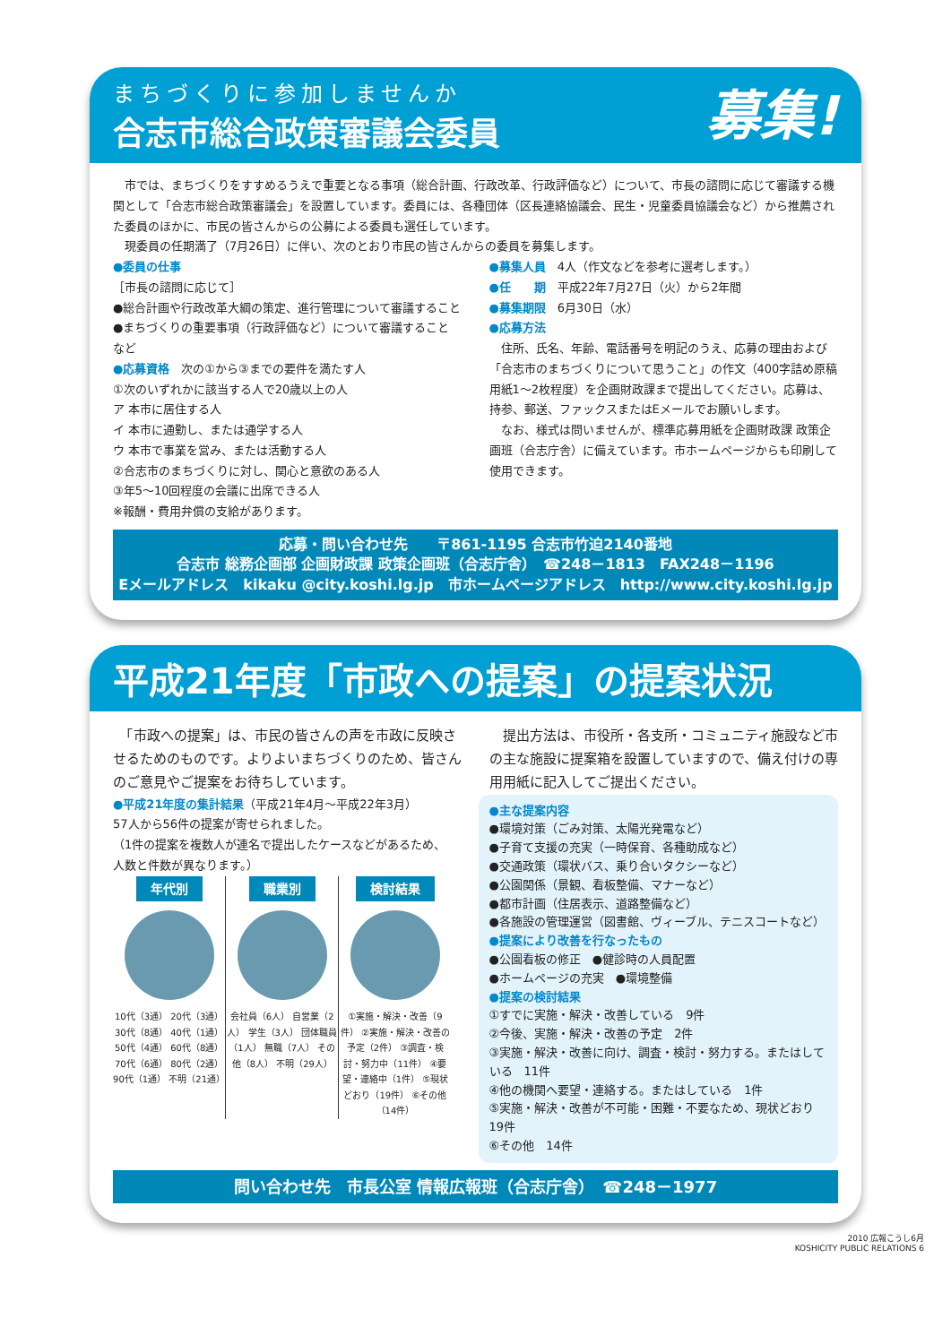まちづくりに参加しませんか
募集!
合志市総合政策審議会委員
　市では、まちづくりをすすめるうえで重要となる事項（総合計画、行政改革、行政評価など）について、市長の諮問に応じて審議する機関として「合志市総合政策審議会」を設置しています。委員には、各種団体（区長連絡協議会、民生・児童委員協議会など）から推薦された委員のほかに、市民の皆さんからの公募による委員も選任しています。
　現委員の任期満了（7月26日）に伴い、次のとおり市民の皆さんからの委員を募集します。
●委員の仕事
［市長の諮問に応じて］
●総合計画や行政改革大綱の策定、進行管理について審議すること
●まちづくりの重要事項（行政評価など）について審議すること　など
●応募資格　次の①から③までの要件を満たす人
①次のいずれかに該当する人で20歳以上の人
ア 本市に居住する人
イ 本市に通勤し、または通学する人
ウ 本市で事業を営み、または活動する人
②合志市のまちづくりに対し、関心と意欲のある人
③年5～10回程度の会議に出席できる人
※報酬・費用弁償の支給があります。
●募集人員　4人（作文などを参考に選考します。）
●任　　期　平成22年7月27日（火）から2年間
●募集期限　6月30日（水）
●応募方法
　住所、氏名、年齢、電話番号を明記のうえ、応募の理由および「合志市のまちづくりについて思うこと」の作文（400字詰め原稿用紙1～2枚程度）を企画財政課まで提出してください。応募は、持参、郵送、ファックスまたはEメールでお願いします。
　なお、様式は問いませんが、標準応募用紙を企画財政課 政策企画班（合志庁舎）に備えています。市ホームページからも印刷して使用できます。
応募・問い合わせ先　　〒861-1195 合志市竹迫2140番地
合志市 総務企画部 企画財政課 政策企画班（合志庁舎）　☎248－1813　FAX248－1196
Eメールアドレス　kikaku @city.koshi.lg.jp　市ホームページアドレス　http://www.city.koshi.lg.jp
平成21年度「市政への提案」の提案状況
　「市政への提案」は、市民の皆さんの声を市政に反映させるためのものです。よりよいまちづくりのため、皆さんのご意見やご提案をお待ちしています。
　提出方法は、市役所・各支所・コミュニティ施設など市の主な施設に提案箱を設置していますので、備え付けの専用用紙に記入してご提出ください。
●平成21年度の集計結果（平成21年4月～平成22年3月）
57人から56件の提案が寄せられました。
（1件の提案を複数人が連名で提出したケースなどがあるため、人数と件数が異なります。）
年代別
10代（3通） 20代（3通） 30代（8通） 40代（1通） 50代（4通） 60代（8通） 70代（6通） 80代（2通） 90代（1通） 不明（21通）
職業別
会社員（6人） 自営業（2人） 学生（3人） 団体職員（1人） 無職（7人） その他（8人） 不明（29人）
検討結果
①実施・解決・改善（9件） ②実施・解決・改善の予定（2件） ③調査・検討・努力中（11件） ④要望・連絡中（1件） ⑤現状どおり（19件） ⑥その他（14件）
●主な提案内容
●環境対策（ごみ対策、太陽光発電など）
●子育て支援の充実（一時保育、各種助成など）
●交通政策（環状バス、乗り合いタクシーなど）
●公園関係（景観、看板整備、マナーなど）
●都市計画（住居表示、道路整備など）
●各施設の管理運営（図書館、ヴィーブル、テニスコートなど）
●提案により改善を行なったもの
●公園看板の修正　●健診時の人員配置
●ホームページの充実　●環境整備
●提案の検討結果
①すでに実施・解決・改善している　9件
②今後、実施・解決・改善の予定　2件
③実施・解決・改善に向け、調査・検討・努力する。またはしている　11件
④他の機関へ要望・連絡する。またはしている　1件
⑤実施・解決・改善が不可能・困難・不要なため、現状どおり　19件
⑥その他　14件
問い合わせ先　市長公室 情報広報班（合志庁舎）　☎248－1977
2010 広報こうし6月
KOSHICITY PUBLIC RELATIONS 6